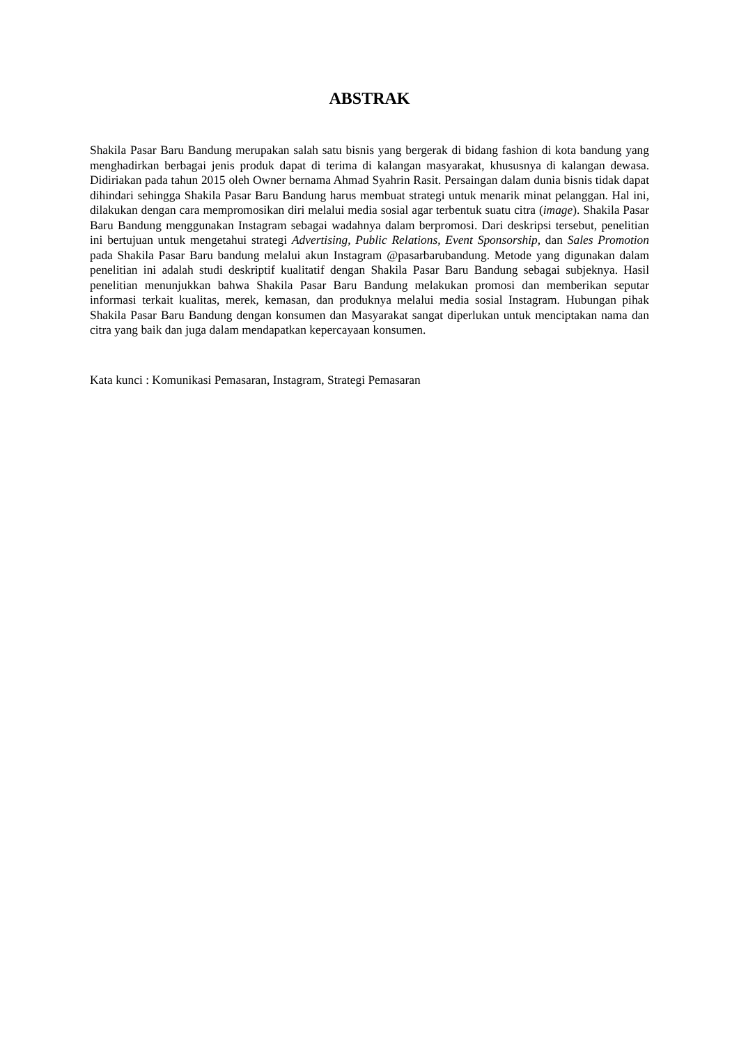ABSTRAK
Shakila Pasar Baru Bandung merupakan salah satu bisnis yang bergerak di bidang fashion di kota bandung yang menghadirkan berbagai jenis produk dapat di terima di kalangan masyarakat, khususnya di kalangan dewasa. Didiriakan pada tahun 2015 oleh Owner bernama Ahmad Syahrin Rasit. Persaingan dalam dunia bisnis tidak dapat dihindari sehingga Shakila Pasar Baru Bandung harus membuat strategi untuk menarik minat pelanggan. Hal ini, dilakukan dengan cara mempromosikan diri melalui media sosial agar terbentuk suatu citra (image). Shakila Pasar Baru Bandung menggunakan Instagram sebagai wadahnya dalam berpromosi. Dari deskripsi tersebut, penelitian ini bertujuan untuk mengetahui strategi Advertising, Public Relations, Event Sponsorship, dan Sales Promotion pada Shakila Pasar Baru bandung melalui akun Instagram @pasarbarubandung. Metode yang digunakan dalam penelitian ini adalah studi deskriptif kualitatif dengan Shakila Pasar Baru Bandung sebagai subjeknya. Hasil penelitian menunjukkan bahwa Shakila Pasar Baru Bandung melakukan promosi dan memberikan seputar informasi terkait kualitas, merek, kemasan, dan produknya melalui media sosial Instagram. Hubungan pihak Shakila Pasar Baru Bandung dengan konsumen dan Masyarakat sangat diperlukan untuk menciptakan nama dan citra yang baik dan juga dalam mendapatkan kepercayaan konsumen.
Kata kunci : Komunikasi Pemasaran, Instagram, Strategi Pemasaran